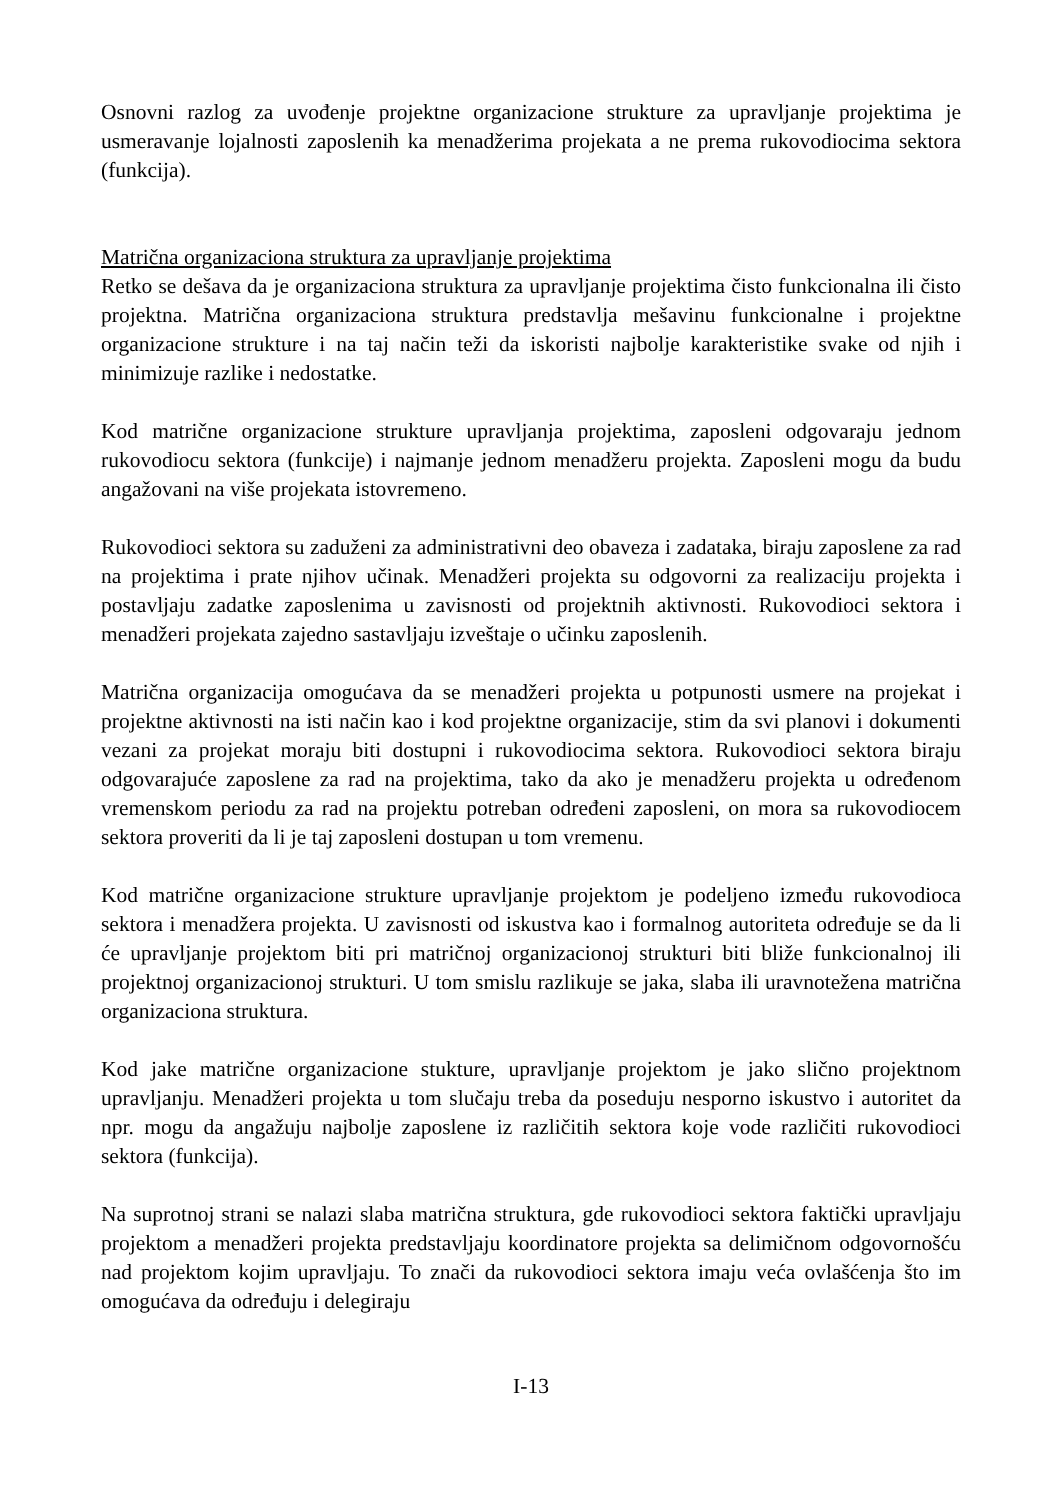Osnovni razlog za uvođenje projektne organizacione strukture za upravljanje projektima je usmeravanje lojalnosti zaposlenih ka menadžerima projekata a ne prema rukovodiocima sektora (funkcija).
Matrična organizaciona struktura za upravljanje projektima
Retko se dešava da je organizaciona struktura za upravljanje projektima čisto funkcionalna ili čisto projektna. Matrična organizaciona struktura predstavlja mešavinu funkcionalne i projektne organizacione strukture i na taj način teži da iskoristi najbolje karakteristike svake od njih i minimizuje razlike i nedostatke.
Kod matrične organizacione strukture upravljanja projektima, zaposleni odgovaraju jednom rukovodiocu sektora (funkcije) i najmanje jednom menadžeru projekta. Zaposleni mogu da budu angažovani na više projekata istovremeno.
Rukovodioci sektora su zaduženi za administrativni deo obaveza i zadataka, biraju zaposlene za rad na projektima i prate njihov učinak. Menadžeri projekta su odgovorni za realizaciju projekta i postavljaju zadatke zaposlenima u zavisnosti od projektnih aktivnosti. Rukovodioci sektora i menadžeri projekata zajedno sastavljaju izveštaje o učinku zaposlenih.
Matrična organizacija omogućava da se menadžeri projekta u potpunosti usmere na projekat i projektne aktivnosti na isti način kao i kod projektne organizacije, stim da svi planovi i dokumenti vezani za projekat moraju biti dostupni i rukovodiocima sektora. Rukovodioci sektora biraju odgovarajuće zaposlene za rad na projektima, tako da ako je menadžeru projekta u određenom vremenskom periodu za rad na projektu potreban određeni zaposleni, on mora sa rukovodiocem sektora proveriti da li je taj zaposleni dostupan u tom vremenu.
Kod matrične organizacione strukture upravljanje projektom je podeljeno između rukovodioca sektora i menadžera projekta. U zavisnosti od iskustva kao i formalnog autoriteta određuje se da li će upravljanje projektom biti pri matričnoj organizacionoj strukturi biti bliže funkcionalnoj ili projektnoj organizacionoj strukturi. U tom smislu razlikuje se jaka, slaba ili uravnotežena matrična organizaciona struktura.
Kod jake matrične organizacione stukture, upravljanje projektom je jako slično projektnom upravljanju. Menadžeri projekta u tom slučaju treba da poseduju nesporno iskustvo i autoritet da npr. mogu da angažuju najbolje zaposlene iz različitih sektora koje vode različiti rukovodioci sektora (funkcija).
Na suprotnoj strani se nalazi slaba matrična struktura, gde rukovodioci sektora faktički upravljaju projektom a menadžeri projekta predstavljaju koordinatore projekta sa delimičnom odgovornošću nad projektom kojim upravljaju. To znači da rukovodioci sektora imaju veća ovlašćenja što im omogućava da određuju i delegiraju
I-13